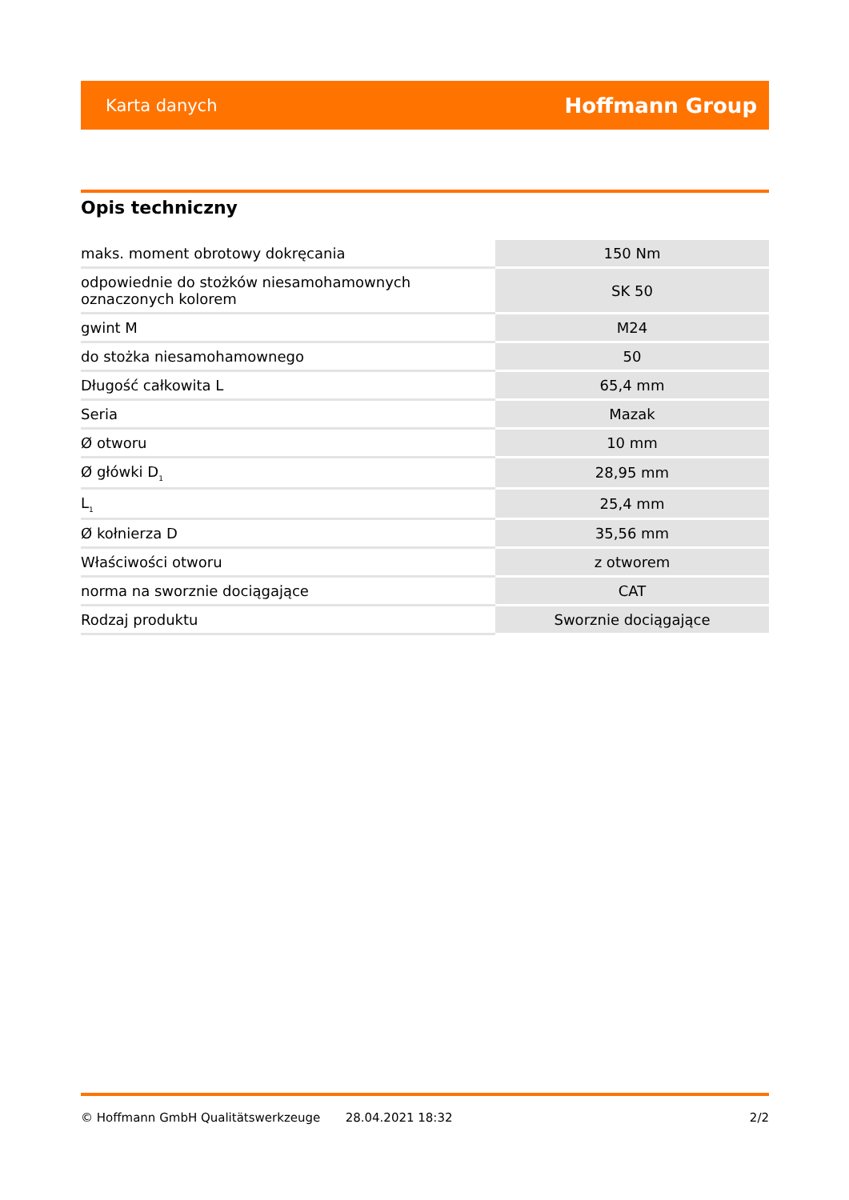Karta danych Hoffmann Group
Opis techniczny
| maks. moment obrotowy dokręcania | 150 Nm |
| odpowiednie do stożków niesamohamownych oznaczonych kolorem | SK 50 |
| gwint M | M24 |
| do stożka niesamohamownego | 50 |
| Długość całkowita L | 65,4 mm |
| Seria | Mazak |
| Ø otworu | 10 mm |
| Ø główki D<sub>1</sub> | 28,95 mm |
| L<sub>1</sub> | 25,4 mm |
| Ø kołnierza D | 35,56 mm |
| Właściwości otworu | z otworem |
| norma na sworznie dociągające | CAT |
| Rodzaj produktu | Sworznie dociągające |
© Hoffmann GmbH Qualitätswerkzeuge 28.04.2021 18:32 2/2